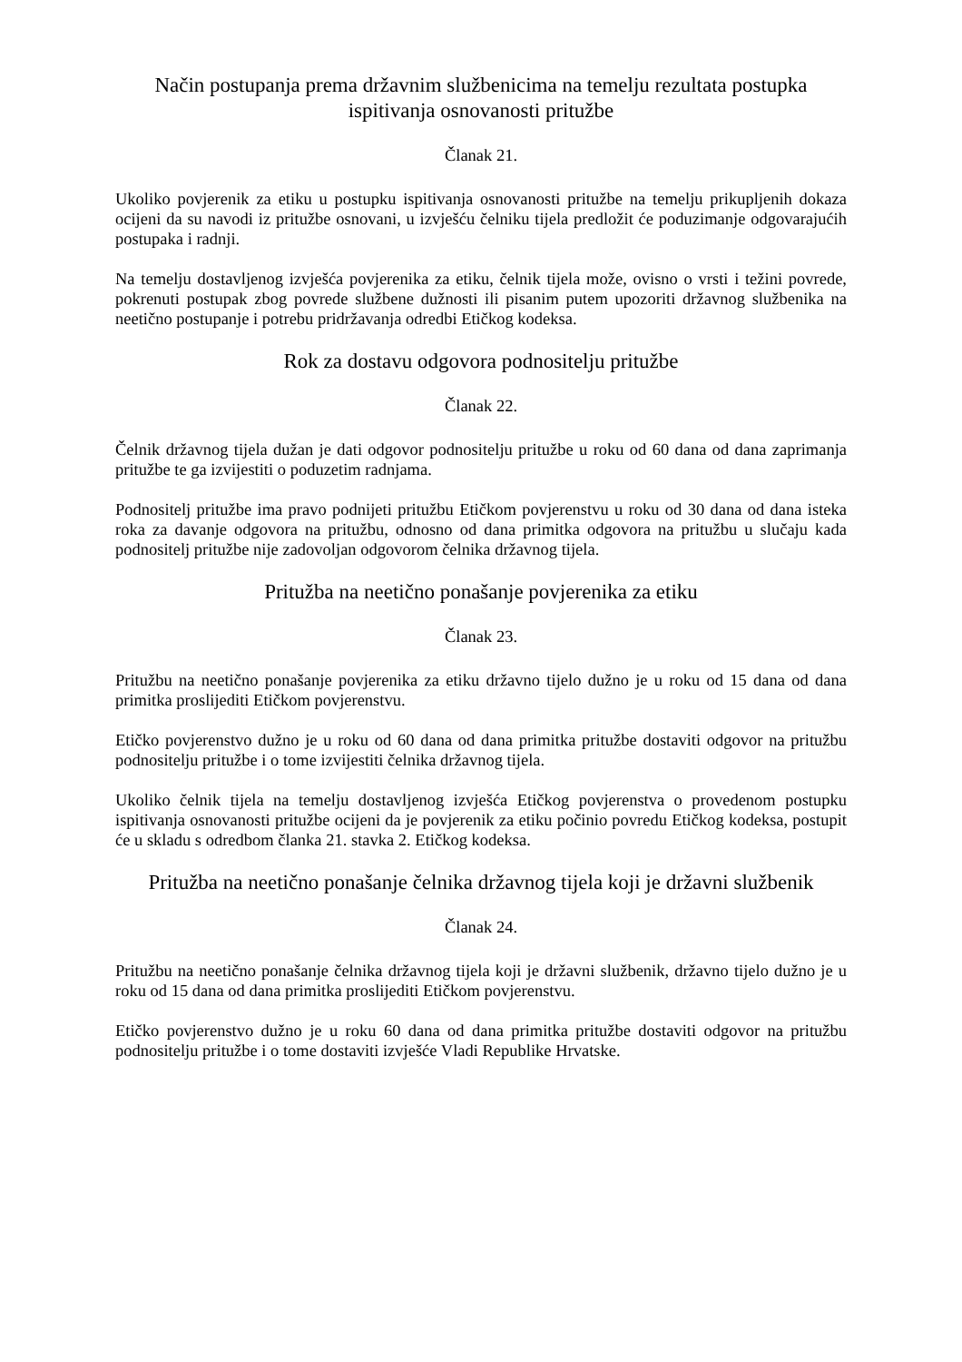Način postupanja prema državnim službenicima na temelju rezultata postupka ispitivanja osnovanosti pritužbe
Članak 21.
Ukoliko povjerenik za etiku u postupku ispitivanja osnovanosti pritužbe na temelju prikupljenih dokaza ocijeni da su navodi iz pritužbe osnovani, u izvješću čelniku tijela predložit će poduzimanje odgovarajućih postupaka i radnji.
Na temelju dostavljenog izvješća povjerenika za etiku, čelnik tijela može, ovisno o vrsti i težini povrede, pokrenuti postupak zbog povrede službene dužnosti ili pisanim putem upozoriti državnog službenika na neetično postupanje i potrebu pridržavanja odredbi Etičkog kodeksa.
Rok za dostavu odgovora podnositelju pritužbe
Članak 22.
Čelnik državnog tijela dužan je dati odgovor podnositelju pritužbe u roku od 60 dana od dana zaprimanja pritužbe te ga izvijestiti o poduzetim radnjama.
Podnositelj pritužbe ima pravo podnijeti pritužbu Etičkom povjerenstvu u roku od 30 dana od dana isteka roka za davanje odgovora na pritužbu, odnosno od dana primitka odgovora na pritužbu u slučaju kada podnositelj pritužbe nije zadovoljan odgovorom čelnika državnog tijela.
Pritužba na neetično ponašanje povjerenika za etiku
Članak 23.
Pritužbu na neetično ponašanje povjerenika za etiku državno tijelo dužno je u roku od 15 dana od dana primitka proslijediti Etičkom povjerenstvu.
Etičko povjerenstvo dužno je u roku od 60 dana od dana primitka pritužbe dostaviti odgovor na pritužbu podnositelju pritužbe i o tome izvijestiti čelnika državnog tijela.
Ukoliko čelnik tijela na temelju dostavljenog izvješća Etičkog povjerenstva o provedenom postupku ispitivanja osnovanosti pritužbe ocijeni da je povjerenik za etiku počinio povredu Etičkog kodeksa, postupit će u skladu s odredbom članka 21. stavka 2. Etičkog kodeksa.
Pritužba na neetično ponašanje čelnika državnog tijela koji je državni službenik
Članak 24.
Pritužbu na neetično ponašanje čelnika državnog tijela koji je državni službenik, državno tijelo dužno je u roku od 15 dana od dana primitka proslijediti Etičkom povjerenstvu.
Etičko povjerenstvo dužno je u roku 60 dana od dana primitka pritužbe dostaviti odgovor na pritužbu podnositelju pritužbe i o tome dostaviti izvješće Vladi Republike Hrvatske.